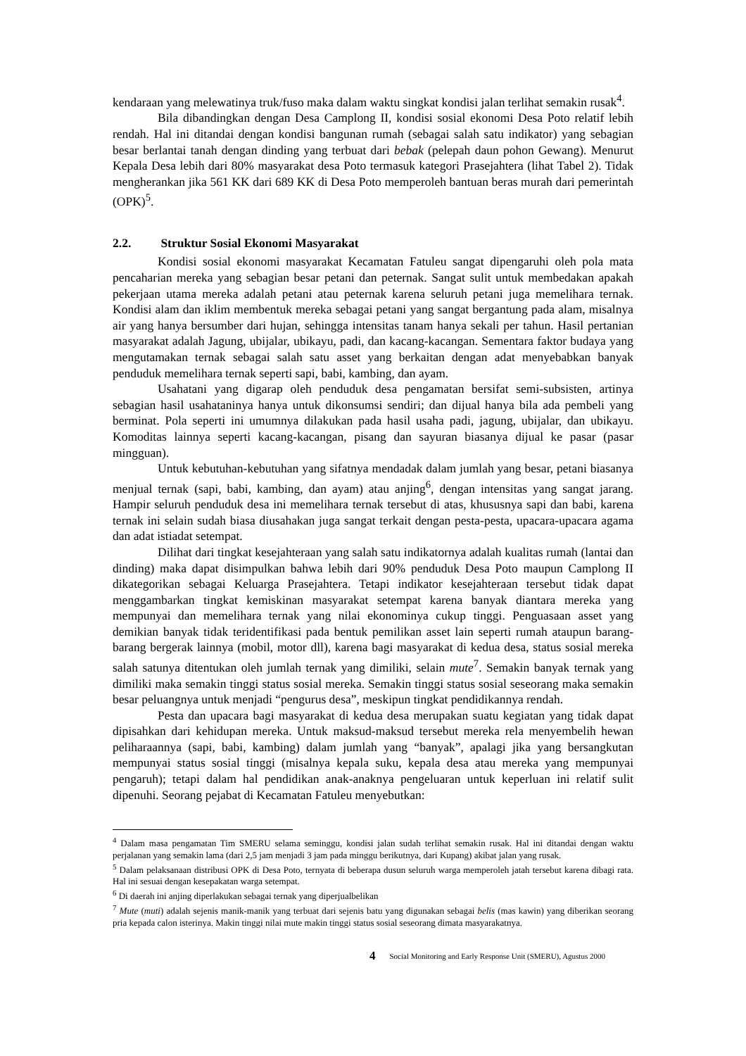kendaraan yang melewatinya truk/fuso maka dalam waktu singkat kondisi jalan terlihat semakin rusak<sup>4</sup>.
Bila dibandingkan dengan Desa Camplong II, kondisi sosial ekonomi Desa Poto relatif lebih rendah. Hal ini ditandai dengan kondisi bangunan rumah (sebagai salah satu indikator) yang sebagian besar berlantai tanah dengan dinding yang terbuat dari bebak (pelepah daun pohon Gewang). Menurut Kepala Desa lebih dari 80% masyarakat desa Poto termasuk kategori Prasejahtera (lihat Tabel 2). Tidak mengherankan jika 561 KK dari 689 KK di Desa Poto memperoleh bantuan beras murah dari pemerintah (OPK)<sup>5</sup>.
2.2. Struktur Sosial Ekonomi Masyarakat
Kondisi sosial ekonomi masyarakat Kecamatan Fatuleu sangat dipengaruhi oleh pola mata pencaharian mereka yang sebagian besar petani dan peternak. Sangat sulit untuk membedakan apakah pekerjaan utama mereka adalah petani atau peternak karena seluruh petani juga memelihara ternak. Kondisi alam dan iklim membentuk mereka sebagai petani yang sangat bergantung pada alam, misalnya air yang hanya bersumber dari hujan, sehingga intensitas tanam hanya sekali per tahun. Hasil pertanian masyarakat adalah Jagung, ubijalar, ubikayu, padi, dan kacang-kacangan. Sementara faktor budaya yang mengutamakan ternak sebagai salah satu asset yang berkaitan dengan adat menyebabkan banyak penduduk memelihara ternak seperti sapi, babi, kambing, dan ayam.
Usahatani yang digarap oleh penduduk desa pengamatan bersifat semi-subsisten, artinya sebagian hasil usahataninya hanya untuk dikonsumsi sendiri; dan dijual hanya bila ada pembeli yang berminat. Pola seperti ini umumnya dilakukan pada hasil usaha padi, jagung, ubijalar, dan ubikayu. Komoditas lainnya seperti kacang-kacangan, pisang dan sayuran biasanya dijual ke pasar (pasar mingguan).
Untuk kebutuhan-kebutuhan yang sifatnya mendadak dalam jumlah yang besar, petani biasanya menjual ternak (sapi, babi, kambing, dan ayam) atau anjing<sup>6</sup>, dengan intensitas yang sangat jarang. Hampir seluruh penduduk desa ini memelihara ternak tersebut di atas, khususnya sapi dan babi, karena ternak ini selain sudah biasa diusahakan juga sangat terkait dengan pesta-pesta, upacara-upacara agama dan adat istiadat setempat.
Dilihat dari tingkat kesejahteraan yang salah satu indikatornya adalah kualitas rumah (lantai dan dinding) maka dapat disimpulkan bahwa lebih dari 90% penduduk Desa Poto maupun Camplong II dikategorikan sebagai Keluarga Prasejahtera. Tetapi indikator kesejahteraan tersebut tidak dapat menggambarkan tingkat kemiskinan masyarakat setempat karena banyak diantara mereka yang mempunyai dan memelihara ternak yang nilai ekonominya cukup tinggi. Penguasaan asset yang demikian banyak tidak teridentifikasi pada bentuk pemilikan asset lain seperti rumah ataupun barang-barang bergerak lainnya (mobil, motor dll), karena bagi masyarakat di kedua desa, status sosial mereka salah satunya ditentukan oleh jumlah ternak yang dimiliki, selain mute<sup>7</sup>. Semakin banyak ternak yang dimiliki maka semakin tinggi status sosial mereka. Semakin tinggi status sosial seseorang maka semakin besar peluangnya untuk menjadi “pengurus desa”, meskipun tingkat pendidikannya rendah.
Pesta dan upacara bagi masyarakat di kedua desa merupakan suatu kegiatan yang tidak dapat dipisahkan dari kehidupan mereka. Untuk maksud-maksud tersebut mereka rela menyembelih hewan peliharaannya (sapi, babi, kambing) dalam jumlah yang “banyak”, apalagi jika yang bersangkutan mempunyai status sosial tinggi (misalnya kepala suku, kepala desa atau mereka yang mempunyai pengaruh); tetapi dalam hal pendidikan anak-anaknya pengeluaran untuk keperluan ini relatif sulit dipenuhi. Seorang pejabat di Kecamatan Fatuleu menyebutkan:
<sup>4</sup> Dalam masa pengamatan Tim SMERU selama seminggu, kondisi jalan sudah terlihat semakin rusak. Hal ini ditandai dengan waktu perjalanan yang semakin lama (dari 2,5 jam menjadi 3 jam pada minggu berikutnya, dari Kupang) akibat jalan yang rusak.
<sup>5</sup> Dalam pelaksanaan distribusi OPK di Desa Poto, ternyata di beberapa dusun seluruh warga memperoleh jatah tersebut karena dibagi rata. Hal ini sesuai dengan kesepakatan warga setempat.
<sup>6</sup> Di daerah ini anjing diperlakukan sebagai ternak yang diperjualbelikan
<sup>7</sup> Mute (muti) adalah sejenis manik-manik yang terbuat dari sejenis batu yang digunakan sebagai belis (mas kawin) yang diberikan seorang pria kepada calon isterinya. Makin tinggi nilai mute makin tinggi status sosial seseorang dimata masyarakatnya.
4 Social Monitoring and Early Response Unit (SMERU), Agustus 2000